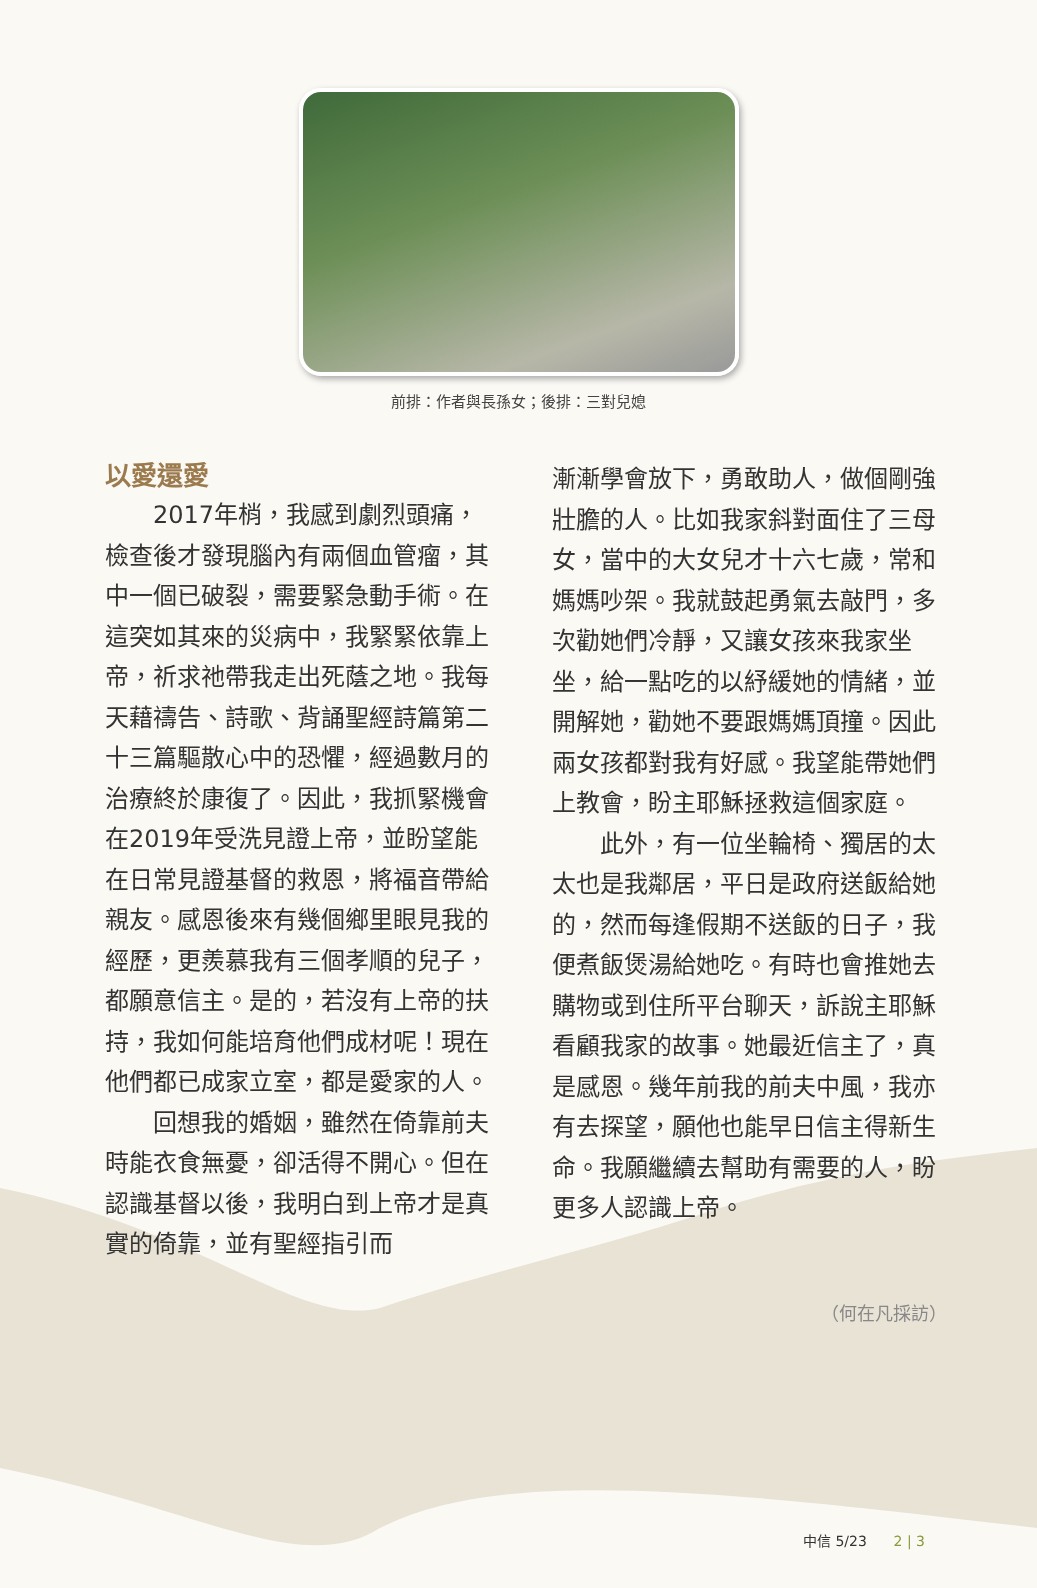前排：作者與長孫女；後排：三對兒媳
以愛還愛
2017年梢，我感到劇烈頭痛，檢查後才發現腦內有兩個血管瘤，其中一個已破裂，需要緊急動手術。在這突如其來的災病中，我緊緊依靠上帝，祈求祂帶我走出死蔭之地。我每天藉禱告、詩歌、背誦聖經詩篇第二十三篇驅散心中的恐懼，經過數月的治療終於康復了。因此，我抓緊機會在2019年受洗見證上帝，並盼望能在日常見證基督的救恩，將福音帶給親友。感恩後來有幾個鄉里眼見我的經歷，更羨慕我有三個孝順的兒子，都願意信主。是的，若沒有上帝的扶持，我如何能培育他們成材呢！現在他們都已成家立室，都是愛家的人。
回想我的婚姻，雖然在倚靠前夫時能衣食無憂，卻活得不開心。但在認識基督以後，我明白到上帝才是真實的倚靠，並有聖經指引而
漸漸學會放下，勇敢助人，做個剛強壯膽的人。比如我家斜對面住了三母女，當中的大女兒才十六七歲，常和媽媽吵架。我就鼓起勇氣去敲門，多次勸她們冷靜，又讓女孩來我家坐坐，給一點吃的以紓緩她的情緒，並開解她，勸她不要跟媽媽頂撞。因此兩女孩都對我有好感。我望能帶她們上教會，盼主耶穌拯救這個家庭。
此外，有一位坐輪椅、獨居的太太也是我鄰居，平日是政府送飯給她的，然而每逢假期不送飯的日子，我便煮飯煲湯給她吃。有時也會推她去購物或到住所平台聊天，訴說主耶穌看顧我家的故事。她最近信主了，真是感恩。幾年前我的前夫中風，我亦有去探望，願他也能早日信主得新生命。我願繼續去幫助有需要的人，盼更多人認識上帝。
（何在凡採訪）
中信 5/23 2 | 3